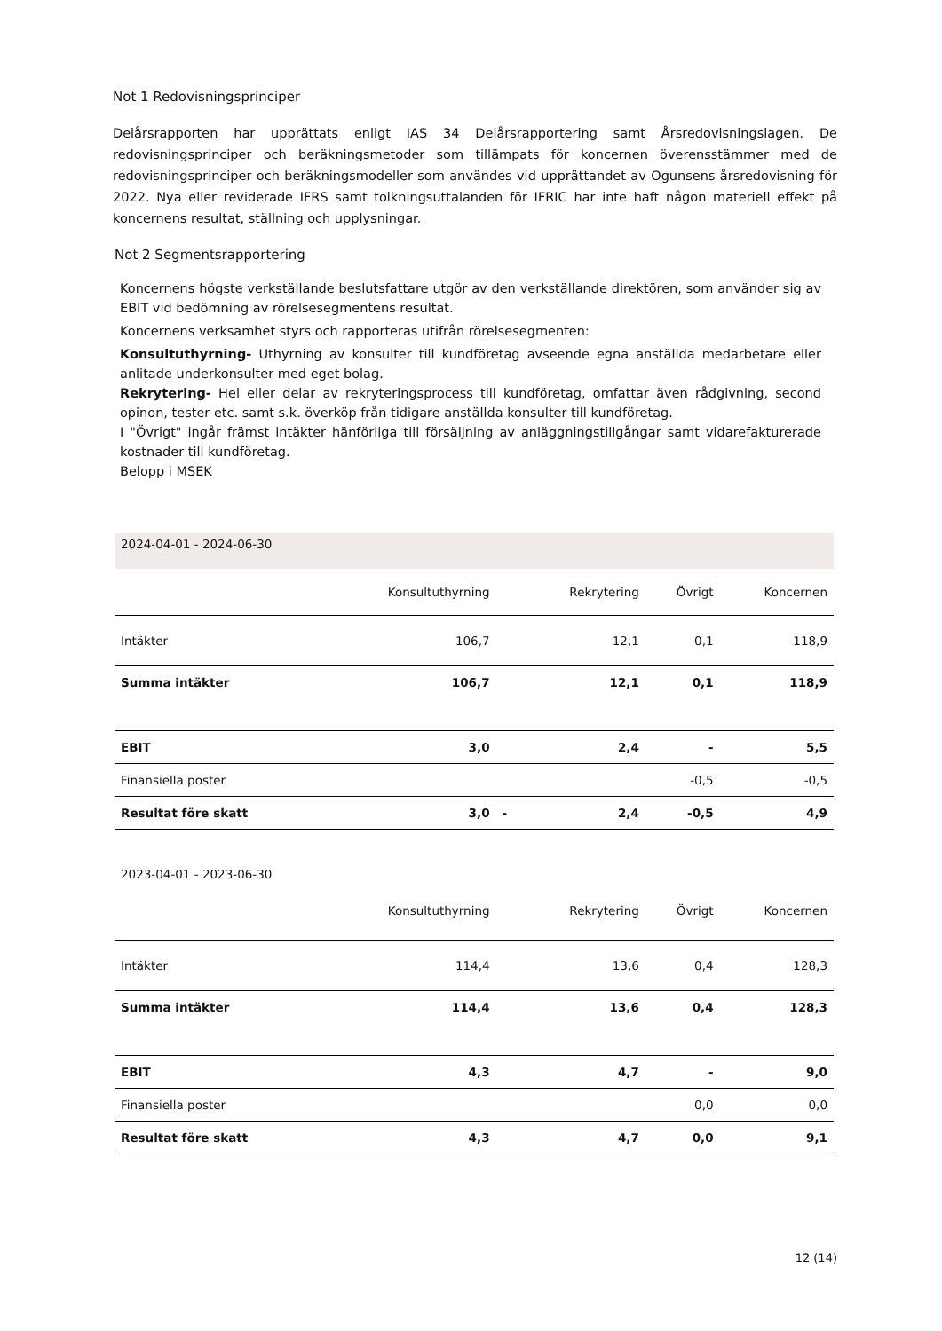Not 1 Redovisningsprinciper
Delårsrapporten har upprättats enligt IAS 34 Delårsrapportering samt Årsredovisningslagen. De redovisningsprinciper och beräkningsmetoder som tillämpats för koncernen överensstämmer med de redovisningsprinciper och beräkningsmodeller som användes vid upprättandet av Ogunsens årsredovisning för 2022. Nya eller reviderade IFRS samt tolkningsuttalanden för IFRIC har inte haft någon materiell effekt på koncernens resultat, ställning och upplysningar.
Not 2 Segmentsrapportering
Koncernens högste verkställande beslutsfattare utgör av den verkställande direktören, som använder sig av EBIT vid bedömning av rörelsesegmentens resultat.
Koncernens verksamhet styrs och rapporteras utifrån rörelsesegmenten:
Konsultuthyrning- Uthyrning av konsulter till kundföretag avseende egna anställda medarbetare eller anlitade underkonsulter med eget bolag.
Rekrytering- Hel eller delar av rekryteringsprocess till kundföretag, omfattar även rådgivning, second opinon, tester etc. samt s.k. överköp från tidigare anställda konsulter till kundföretag.
I "Övrigt" ingår främst intäkter hänförliga till försäljning av anläggningstillgångar samt vidarefakturerade kostnader till kundföretag.
Belopp i MSEK
| 2024-04-01 - 2024-06-30 | | | | | |
| | Konsultuthyrning | | Rekrytering | Övrigt | Koncernen |
| Intäkter | 106,7 | | 12,1 | 0,1 | 118,9 |
| Summa intäkter | 106,7 | | 12,1 | 0,1 | 118,9 |
| EBIT | 3,0 | | 2,4 | - | 5,5 |
| Finansiella poster | | | | -0,5 | -0,5 |
| Resultat före skatt | 3,0 | - | 2,4 | -0,5 | 4,9 |
| 2023-04-01 - 2023-06-30 | | | | | |
| | Konsultuthyrning | | Rekrytering | Övrigt | Koncernen |
| Intäkter | 114,4 | | 13,6 | 0,4 | 128,3 |
| Summa intäkter | 114,4 | | 13,6 | 0,4 | 128,3 |
| EBIT | 4,3 | | 4,7 | - | 9,0 |
| Finansiella poster | | | | 0,0 | 0,0 |
| Resultat före skatt | 4,3 | | 4,7 | 0,0 | 9,1 |
12 (14)